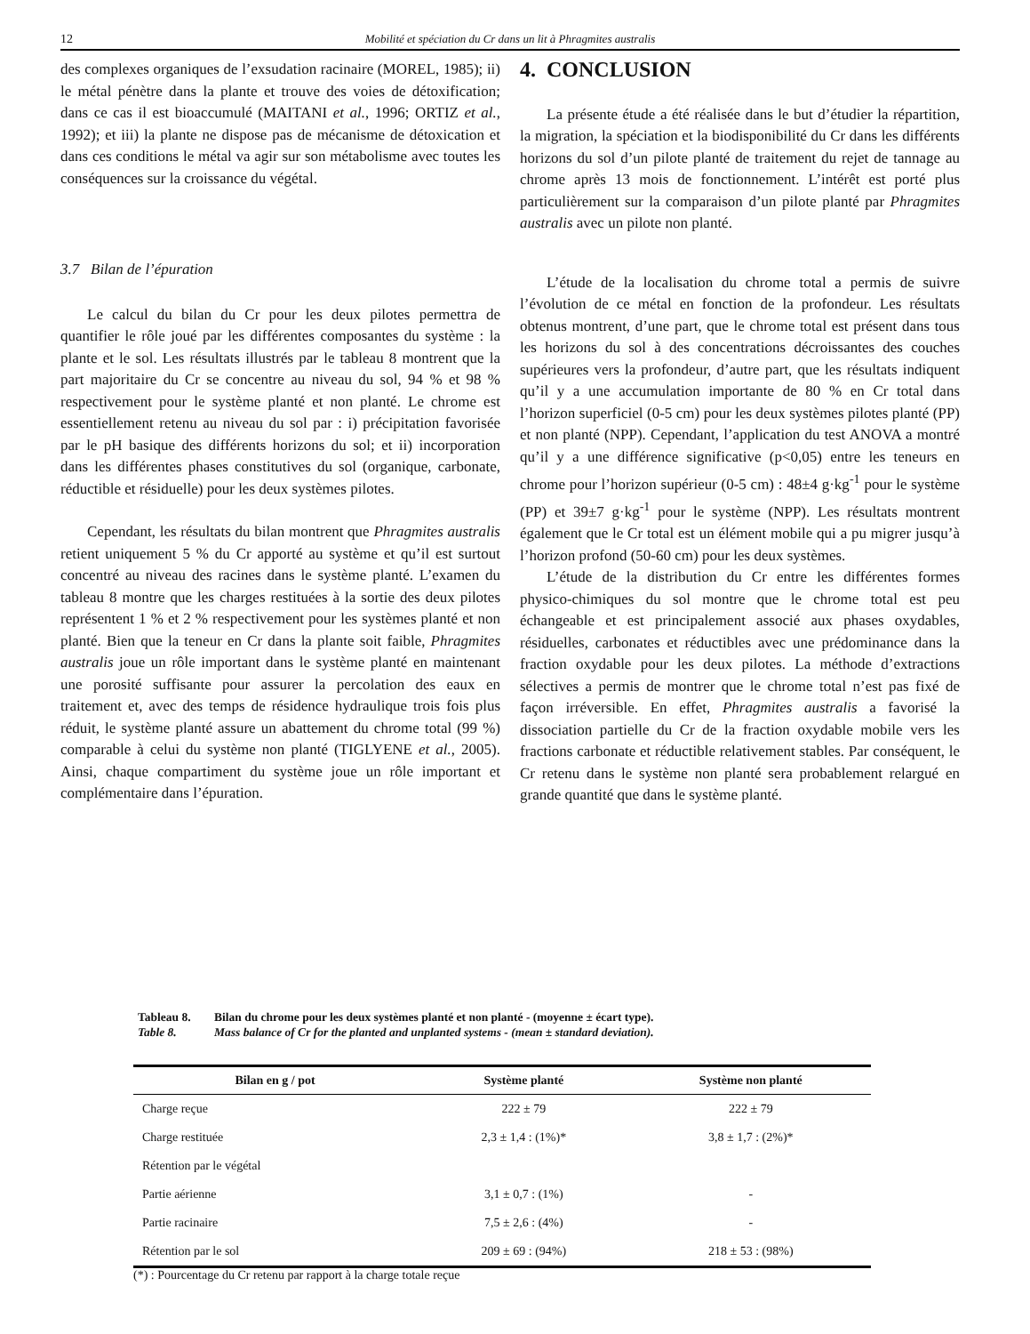12 Mobilité et spéciation du Cr dans un lit à Phragmites australis
des complexes organiques de l’exsudation racinaire (MOREL, 1985); ii) le métal pénètre dans la plante et trouve des voies de détoxification; dans ce cas il est bioaccumulé (MAITANI et al., 1996; ORTIZ et al., 1992); et iii) la plante ne dispose pas de mécanisme de détoxication et dans ces conditions le métal va agir sur son métabolisme avec toutes les conséquences sur la croissance du végétal.
3.7 Bilan de l’épuration
Le calcul du bilan du Cr pour les deux pilotes permettra de quantifier le rôle joué par les différentes composantes du système : la plante et le sol. Les résultats illustrés par le tableau 8 montrent que la part majoritaire du Cr se concentre au niveau du sol, 94 % et 98 % respectivement pour le système planté et non planté. Le chrome est essentiellement retenu au niveau du sol par : i) précipitation favorisée par le pH basique des différents horizons du sol; et ii) incorporation dans les différentes phases constitutives du sol (organique, carbonate, réductible et résiduelle) pour les deux systèmes pilotes.
Cependant, les résultats du bilan montrent que Phragmites australis retient uniquement 5 % du Cr apporté au système et qu’il est surtout concentré au niveau des racines dans le système planté. L’examen du tableau 8 montre que les charges restituées à la sortie des deux pilotes représentent 1 % et 2 % respectivement pour les systèmes planté et non planté. Bien que la teneur en Cr dans la plante soit faible, Phragmites australis joue un rôle important dans le système planté en maintenant une porosité suffisante pour assurer la percolation des eaux en traitement et, avec des temps de résidence hydraulique trois fois plus réduit, le système planté assure un abattement du chrome total (99 %) comparable à celui du système non planté (TIGLYENE et al., 2005). Ainsi, chaque compartiment du système joue un rôle important et complémentaire dans l’épuration.
4. CONCLUSION
La présente étude a été réalisée dans le but d’étudier la répartition, la migration, la spéciation et la biodisponibilité du Cr dans les différents horizons du sol d’un pilote planté de traitement du rejet de tannage au chrome après 13 mois de fonctionnement. L’intérêt est porté plus particulièrement sur la comparaison d’un pilote planté par Phragmites australis avec un pilote non planté.
L’étude de la localisation du chrome total a permis de suivre l’évolution de ce métal en fonction de la profondeur. Les résultats obtenus montrent, d’une part, que le chrome total est présent dans tous les horizons du sol à des concentrations décroissantes des couches supérieures vers la profondeur, d’autre part, que les résultats indiquent qu’il y a une accumulation importante de 80 % en Cr total dans l’horizon superficiel (0-5 cm) pour les deux systèmes pilotes planté (PP) et non planté (NPP). Cependant, l’application du test ANOVA a montré qu’il y a une différence significative (p<0,05) entre les teneurs en chrome pour l’horizon supérieur (0-5 cm) : 48±4 g·kg<sup>-1</sup> pour le système (PP) et 39±7 g·kg<sup>-1</sup> pour le système (NPP). Les résultats montrent également que le Cr total est un élément mobile qui a pu migrer jusqu’à l’horizon profond (50-60 cm) pour les deux systèmes.
L’étude de la distribution du Cr entre les différentes formes physico-chimiques du sol montre que le chrome total est peu échangeable et est principalement associé aux phases oxydables, résiduelles, carbonates et réductibles avec une prédominance dans la fraction oxydable pour les deux pilotes. La méthode d’extractions sélectives a permis de montrer que le chrome total n’est pas fixé de façon irréversible. En effet, Phragmites australis a favorisé la dissociation partielle du Cr de la fraction oxydable mobile vers les fractions carbonate et réductible relativement stables. Par conséquent, le Cr retenu dans le système non planté sera probablement relargué en grande quantité que dans le système planté.
Tableau 8. Bilan du chrome pour les deux systèmes planté et non planté - (moyenne ± écart type).
Table 8. Mass balance of Cr for the planted and unplanted systems - (mean ± standard deviation).
| Bilan en g / pot | Système planté | Système non planté |
| --- | --- | --- |
| Charge reçue | 222 ± 79 | 222 ± 79 |
| Charge restituée | 2,3 ± 1,4 : (1%)* | 3,8 ± 1,7 : (2%)* |
| Rétention par le végétal | | |
| Partie aérienne | 3,1 ± 0,7 : (1%) | - |
| Partie racinaire | 7,5 ± 2,6 : (4%) | - |
| Rétention par le sol | 209 ± 69 : (94%) | 218 ± 53 : (98%) |
(*) : Pourcentage du Cr retenu par rapport à la charge totale reçue